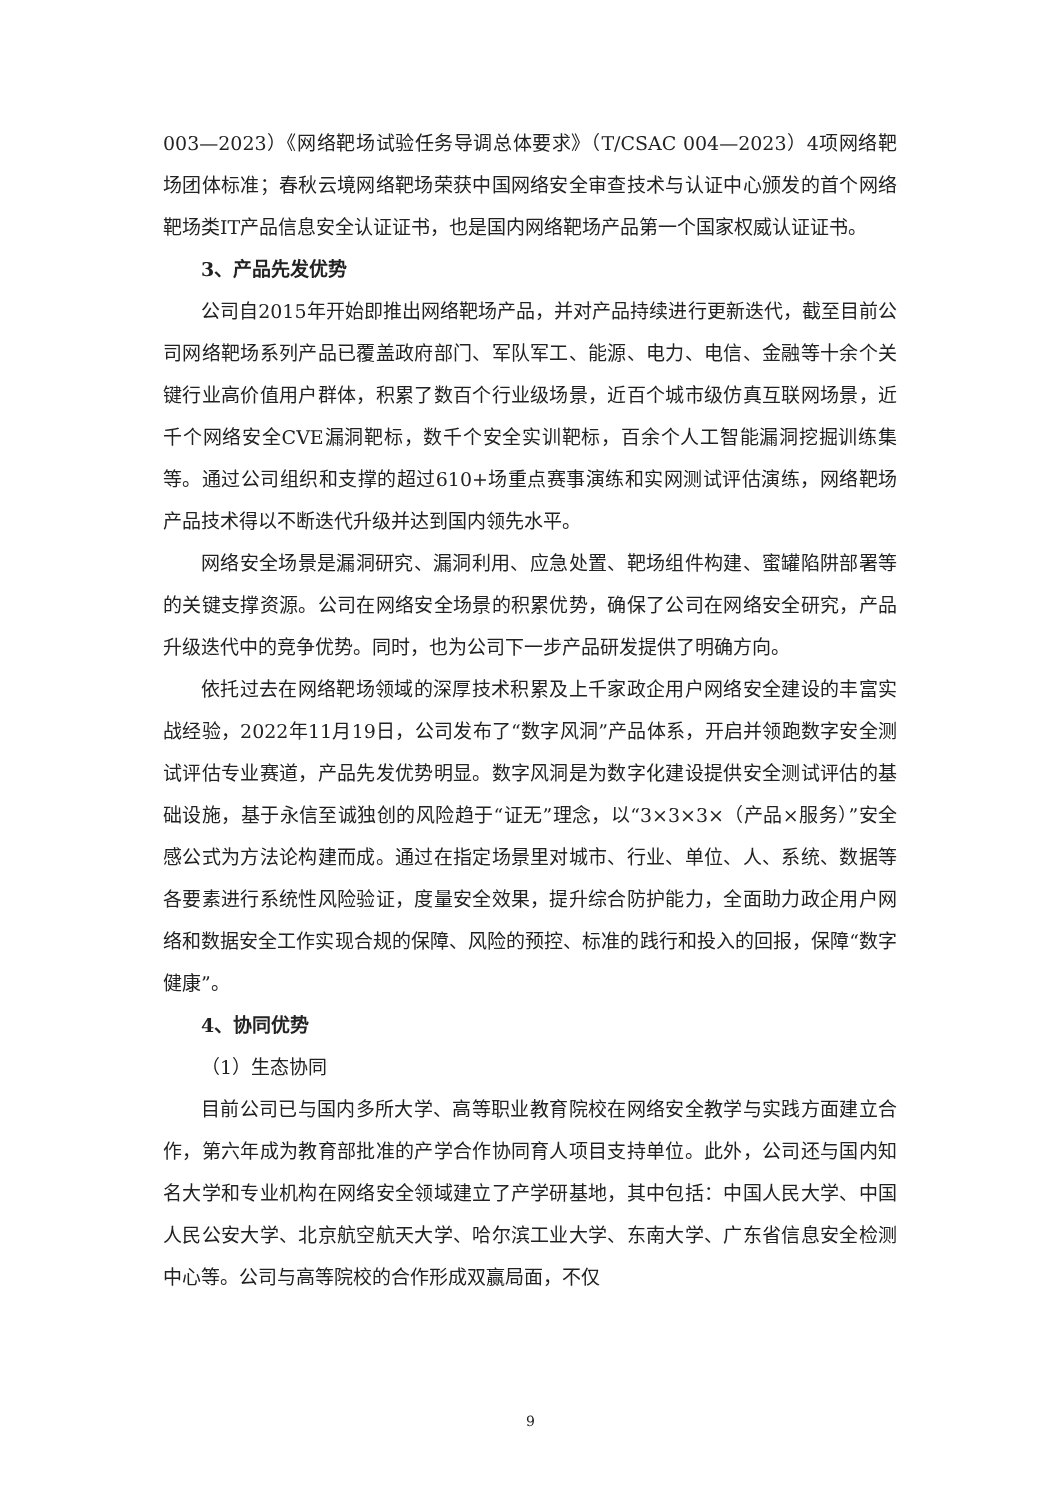003—2023）《网络靶场试验任务导调总体要求》（T/CSAC 004—2023）4项网络靶场团体标准；春秋云境网络靶场荣获中国网络安全审查技术与认证中心颁发的首个网络靶场类IT产品信息安全认证证书，也是国内网络靶场产品第一个国家权威认证证书。
3、产品先发优势
公司自2015年开始即推出网络靶场产品，并对产品持续进行更新迭代，截至目前公司网络靶场系列产品已覆盖政府部门、军队军工、能源、电力、电信、金融等十余个关键行业高价值用户群体，积累了数百个行业级场景，近百个城市级仿真互联网场景，近千个网络安全CVE漏洞靶标，数千个安全实训靶标，百余个人工智能漏洞挖掘训练集等。通过公司组织和支撑的超过610+场重点赛事演练和实网测试评估演练，网络靶场产品技术得以不断迭代升级并达到国内领先水平。
网络安全场景是漏洞研究、漏洞利用、应急处置、靶场组件构建、蜜罐陷阱部署等的关键支撑资源。公司在网络安全场景的积累优势，确保了公司在网络安全研究，产品升级迭代中的竞争优势。同时，也为公司下一步产品研发提供了明确方向。
依托过去在网络靶场领域的深厚技术积累及上千家政企用户网络安全建设的丰富实战经验，2022年11月19日，公司发布了“数字风洞”产品体系，开启并领跑数字安全测试评估专业赛道，产品先发优势明显。数字风洞是为数字化建设提供安全测试评估的基础设施，基于永信至诚独创的风险趋于“证无”理念，以“3×3×3×（产品×服务）”安全感公式为方法论构建而成。通过在指定场景里对城市、行业、单位、人、系统、数据等各要素进行系统性风险验证，度量安全效果，提升综合防护能力，全面助力政企用户网络和数据安全工作实现合规的保障、风险的预控、标准的践行和投入的回报，保障“数字健康”。
4、协同优势
（1）生态协同
目前公司已与国内多所大学、高等职业教育院校在网络安全教学与实践方面建立合作，第六年成为教育部批准的产学合作协同育人项目支持单位。此外，公司还与国内知名大学和专业机构在网络安全领域建立了产学研基地，其中包括：中国人民大学、中国人民公安大学、北京航空航天大学、哈尔滨工业大学、东南大学、广东省信息安全检测中心等。公司与高等院校的合作形成双赢局面，不仅
9